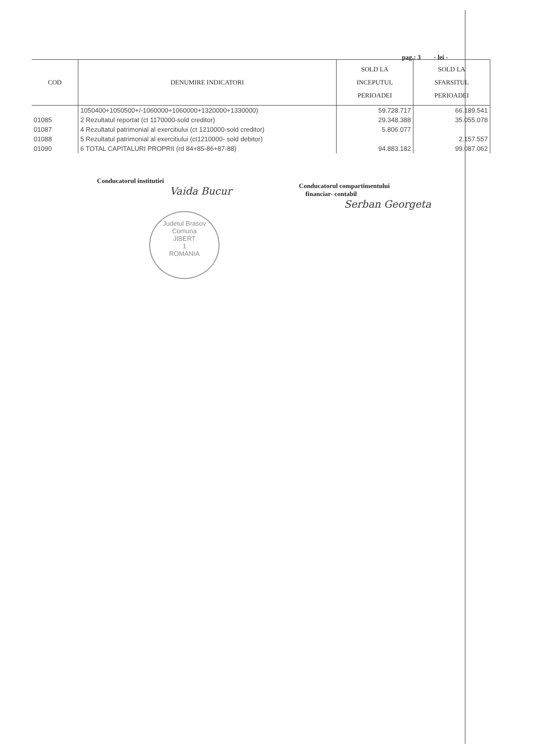pag.: 3 - lei -
| COD | DENUMIRE INDICATORI | SOLD LA INCEPUTUL PERIOADEI | SOLD LA SFARSITUL PERIOADEI |
| --- | --- | --- | --- |
| | 1050400+1050500+/-1060000+1060000+1320000+1330000) | 59.728.717 | 66.189.541 |
| 01085 | 2 Rezultatul reportat (ct 1170000-sold creditor) | 29.348.388 | 35.055.078 |
| 01087 | 4 Rezultatul patrimonial al exercitiului (ct 1210000-sold creditor) | 5.806.077 | |
| 01088 | 5 Rezultatul patrimonial al exercitiului (ct1210000- sold debitor) | | 2.157.557 |
| 01090 | 6 TOTAL CAPITALURI PROPRII (rd 84+85-86+87-88) | 94.883.182 | 99.087.062 |
Conducatorul institutiei
Vaida Bucur
Conducatorul compartimentului
financiar- contabil
Serban Georgeta
Judetul Brasov
Comuna
JIBERT
1
ROMANIA